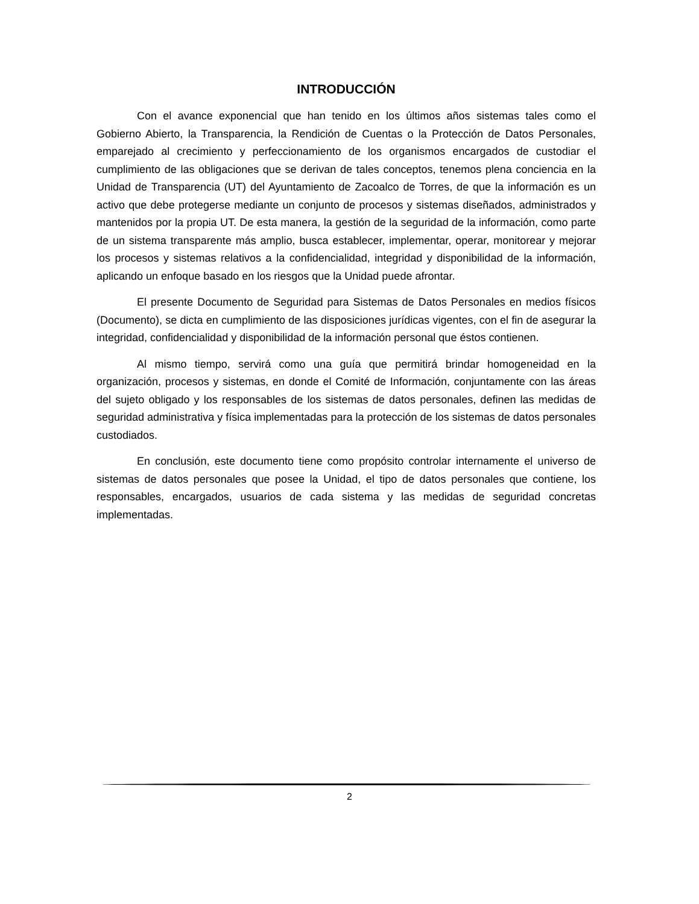INTRODUCCIÓN
Con el avance exponencial que han tenido en los últimos años sistemas tales como el Gobierno Abierto, la Transparencia, la Rendición de Cuentas o la Protección de Datos Personales, emparejado al crecimiento y perfeccionamiento de los organismos encargados de custodiar el cumplimiento de las obligaciones que se derivan de tales conceptos, tenemos plena conciencia en la Unidad de Transparencia (UT) del Ayuntamiento de Zacoalco de Torres, de que la información es un activo que debe protegerse mediante un conjunto de procesos y sistemas diseñados, administrados y mantenidos por la propia UT. De esta manera, la gestión de la seguridad de la información, como parte de un sistema transparente más amplio, busca establecer, implementar, operar, monitorear y mejorar los procesos y sistemas relativos a la confidencialidad, integridad y disponibilidad de la información, aplicando un enfoque basado en los riesgos que la Unidad puede afrontar.
El presente Documento de Seguridad para Sistemas de Datos Personales en medios físicos (Documento), se dicta en cumplimiento de las disposiciones jurídicas vigentes, con el fin de asegurar la integridad, confidencialidad y disponibilidad de la información personal que éstos contienen.
Al mismo tiempo, servirá como una guía que permitirá brindar homogeneidad en la organización, procesos y sistemas, en donde el Comité de Información, conjuntamente con las áreas del sujeto obligado y los responsables de los sistemas de datos personales, definen las medidas de seguridad administrativa y física implementadas para la protección de los sistemas de datos personales custodiados.
En conclusión, este documento tiene como propósito controlar internamente el universo de sistemas de datos personales que posee la Unidad, el tipo de datos personales que contiene, los responsables, encargados, usuarios de cada sistema y las medidas de seguridad concretas implementadas.
2